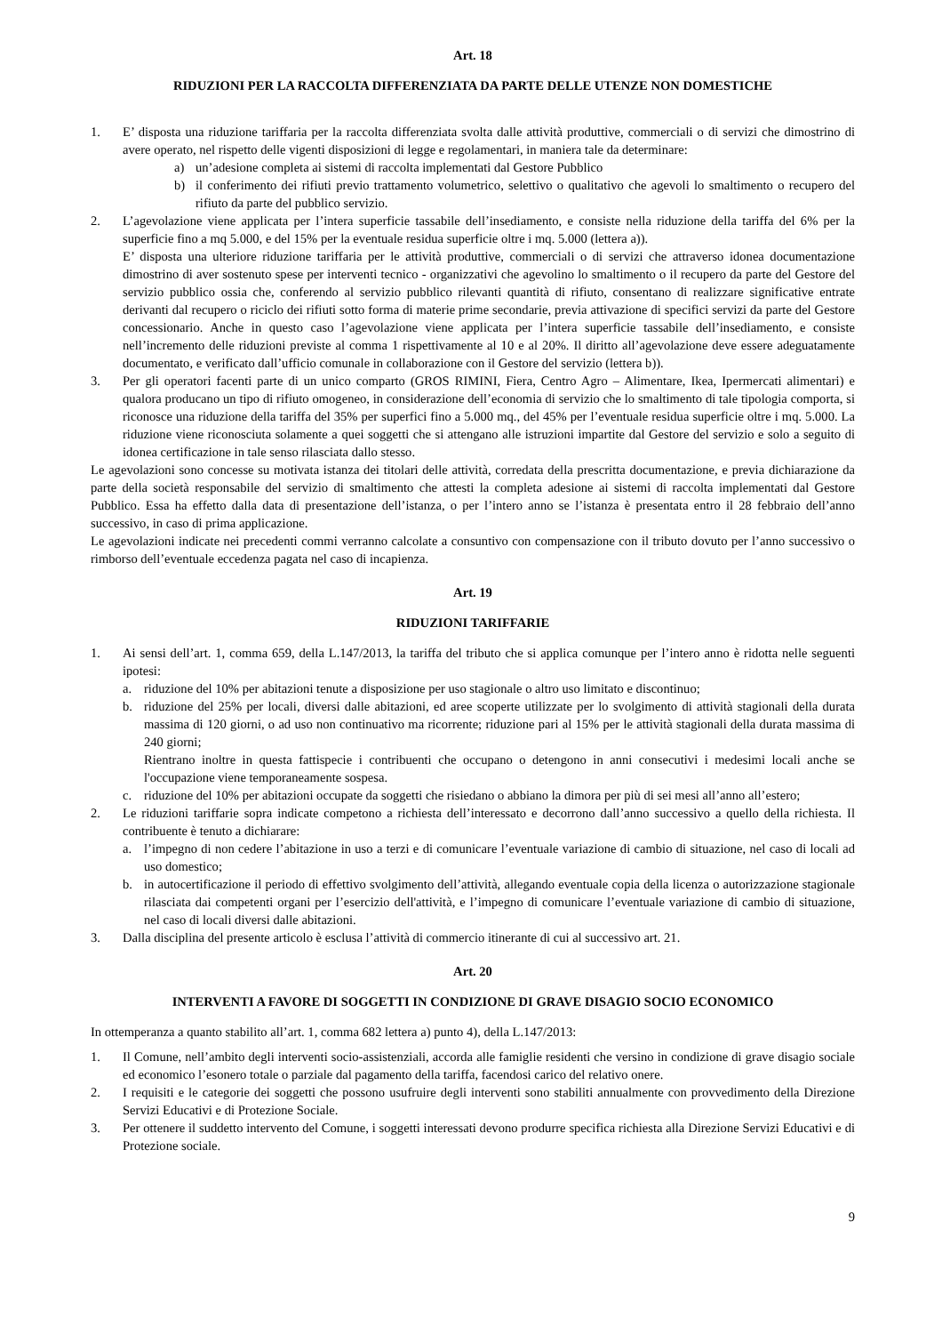Art. 18
RIDUZIONI PER LA RACCOLTA DIFFERENZIATA DA PARTE DELLE UTENZE NON DOMESTICHE
1. E’ disposta una riduzione tariffaria per la raccolta differenziata svolta dalle attività produttive, commerciali o di servizi che dimostrino di avere operato, nel rispetto delle vigenti disposizioni di legge e regolamentari, in maniera tale da determinare:
a) un’adesione completa ai sistemi di raccolta implementati dal Gestore Pubblico
b) il conferimento dei rifiuti previo trattamento volumetrico, selettivo o qualitativo che agevoli lo smaltimento o recupero del rifiuto da parte del pubblico servizio.
2. L’agevolazione viene applicata per l’intera superficie tassabile dell’insediamento, e consiste nella riduzione della tariffa del 6% per la superficie fino a mq 5.000, e del 15% per la eventuale residua superficie oltre i mq. 5.000 (lettera a)).
E’ disposta una ulteriore riduzione tariffaria per le attività produttive, commerciali o di servizi che attraverso idonea documentazione dimostrino di aver sostenuto spese per interventi tecnico - organizzativi che agevolino lo smaltimento o il recupero da parte del Gestore del servizio pubblico ossia che, conferendo al servizio pubblico rilevanti quantità di rifiuto, consentano di realizzare significative entrate derivanti dal recupero o riciclo dei rifiuti sotto forma di materie prime secondarie, previa attivazione di specifici servizi da parte del Gestore concessionario. Anche in questo caso l’agevolazione viene applicata per l’intera superficie tassabile dell’insediamento, e consiste nell’incremento delle riduzioni previste al comma 1 rispettivamente al 10 e al 20%. Il diritto all’agevolazione deve essere adeguatamente documentato, e verificato dall’ufficio comunale in collaborazione con il Gestore del servizio (lettera b)).
3. Per gli operatori facenti parte di un unico comparto (GROS RIMINI, Fiera, Centro Agro – Alimentare, Ikea, Ipermercati alimentari) e qualora producano un tipo di rifiuto omogeneo, in considerazione dell’economia di servizio che lo smaltimento di tale tipologia comporta, si riconosce una riduzione della tariffa del 35% per superfici fino a 5.000 mq., del 45% per l’eventuale residua superficie oltre i mq. 5.000. La riduzione viene riconosciuta solamente a quei soggetti che si attengano alle istruzioni impartite dal Gestore del servizio e solo a seguito di idonea certificazione in tale senso rilasciata dallo stesso.
Le agevolazioni sono concesse su motivata istanza dei titolari delle attività, corredata della prescritta documentazione, e previa dichiarazione da parte della società responsabile del servizio di smaltimento che attesti la completa adesione ai sistemi di raccolta implementati dal Gestore Pubblico. Essa ha effetto dalla data di presentazione dell’istanza, o per l’intero anno se l’istanza è presentata entro il 28 febbraio dell’anno successivo, in caso di prima applicazione.
Le agevolazioni indicate nei precedenti commi verranno calcolate a consuntivo con compensazione con il tributo dovuto per l’anno successivo o rimborso dell’eventuale eccedenza pagata nel caso di incapienza.
Art. 19
RIDUZIONI TARIFFARIE
1. Ai sensi dell’art. 1, comma 659, della L.147/2013, la tariffa del tributo che si applica comunque per l’intero anno è ridotta nelle seguenti ipotesi:
a. riduzione del 10% per abitazioni tenute a disposizione per uso stagionale o altro uso limitato e discontinuo;
b. riduzione del 25% per locali, diversi dalle abitazioni, ed aree scoperte utilizzate per lo svolgimento di attività stagionali della durata massima di 120 giorni, o ad uso non continuativo ma ricorrente; riduzione pari al 15% per le attività stagionali della durata massima di 240 giorni;
Rientrano inoltre in questa fattispecie i contribuenti che occupano o detengono in anni consecutivi i medesimi locali anche se l'occupazione viene temporaneamente sospesa.
c. riduzione del 10% per abitazioni occupate da soggetti che risiedano o abbiano la dimora per più di sei mesi all’anno all’estero;
2. Le riduzioni tariffarie sopra indicate competono a richiesta dell’interessato e decorrono dall’anno successivo a quello della richiesta. Il contribuente è tenuto a dichiarare:
a. l’impegno di non cedere l’abitazione in uso a terzi e di comunicare l’eventuale variazione di cambio di situazione, nel caso di locali ad uso domestico;
b. in autocertificazione il periodo di effettivo svolgimento dell’attività, allegando eventuale copia della licenza o autorizzazione stagionale rilasciata dai competenti organi per l’esercizio dell'attività, e l’impegno di comunicare l’eventuale variazione di cambio di situazione, nel caso di locali diversi dalle abitazioni.
3. Dalla disciplina del presente articolo è esclusa l’attività di commercio itinerante di cui al successivo art. 21.
Art. 20
INTERVENTI A FAVORE DI SOGGETTI IN CONDIZIONE DI GRAVE DISAGIO SOCIO ECONOMICO
In ottemperanza a quanto stabilito all’art. 1, comma 682 lettera a) punto 4), della L.147/2013:
1. Il Comune, nell’ambito degli interventi socio-assistenziali, accorda alle famiglie residenti che versino in condizione di grave disagio sociale ed economico l’esonero totale o parziale dal pagamento della tariffa, facendosi carico del relativo onere.
2. I requisiti e le categorie dei soggetti che possono usufruire degli interventi sono stabiliti annualmente con provvedimento della Direzione Servizi Educativi e di Protezione Sociale.
3. Per ottenere il suddetto intervento del Comune, i soggetti interessati devono produrre specifica richiesta alla Direzione Servizi Educativi e di Protezione sociale.
9